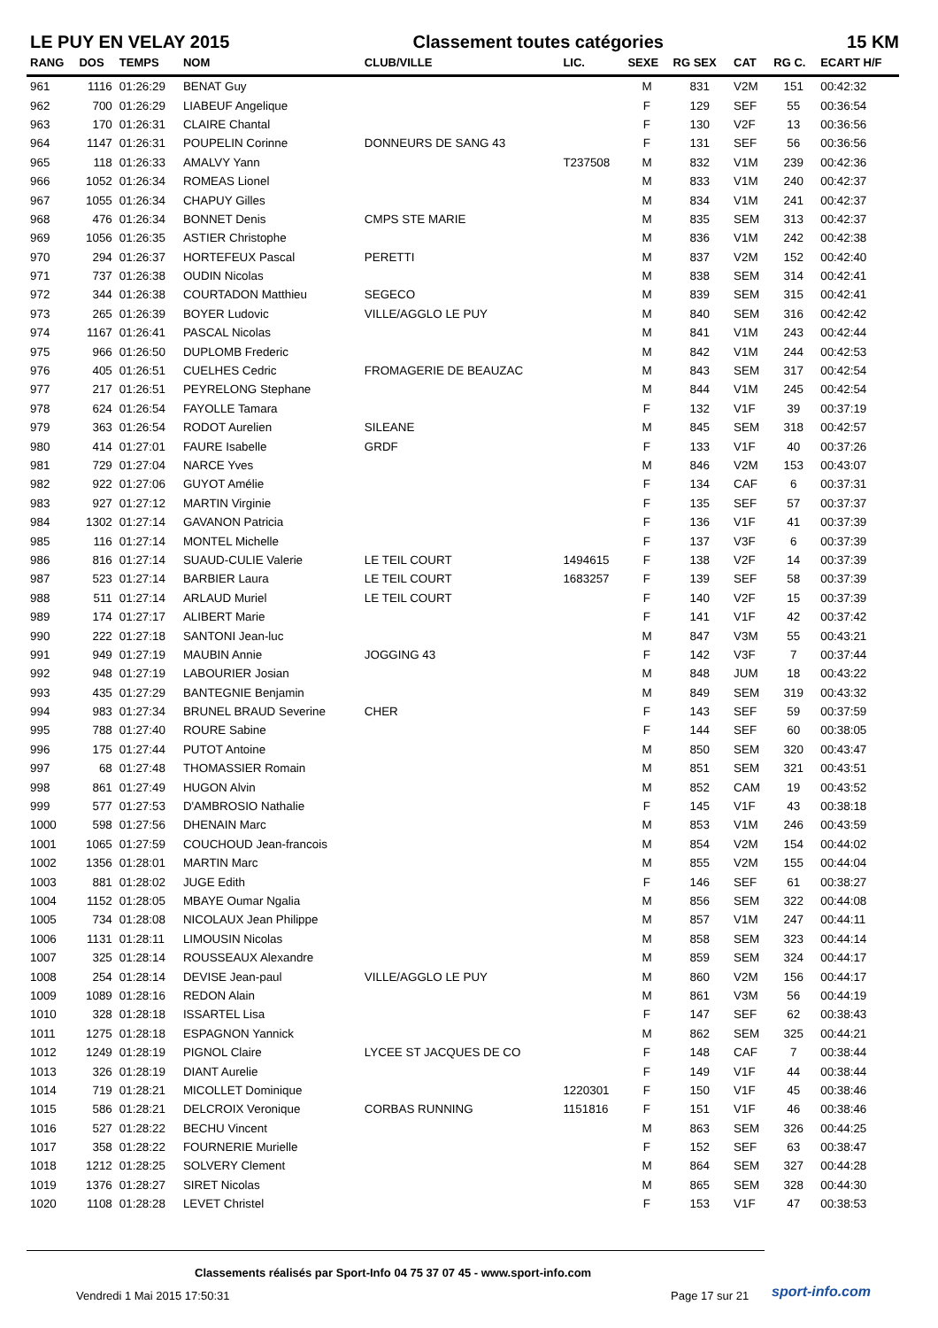LE PUY EN VELAY 2015 Classement toutes catégories 15 KM
| RANG | DOS | TEMPS | NOM | CLUB/VILLE | LIC. | SEXE | RG SEX | CAT | RG C. | ECART H/F |
| --- | --- | --- | --- | --- | --- | --- | --- | --- | --- | --- |
| 961 | 1116 | 01:26:29 | BENAT Guy | | | M | 831 | V2M | 151 | 00:42:32 |
| 962 | 700 | 01:26:29 | LIABEUF Angelique | | | F | 129 | SEF | 55 | 00:36:54 |
| 963 | 170 | 01:26:31 | CLAIRE Chantal | | | F | 130 | V2F | 13 | 00:36:56 |
| 964 | 1147 | 01:26:31 | POUPELIN Corinne | DONNEURS DE SANG 43 | | F | 131 | SEF | 56 | 00:36:56 |
| 965 | 118 | 01:26:33 | AMALVY Yann | | T237508 | M | 832 | V1M | 239 | 00:42:36 |
| 966 | 1052 | 01:26:34 | ROMEAS Lionel | | | M | 833 | V1M | 240 | 00:42:37 |
| 967 | 1055 | 01:26:34 | CHAPUY Gilles | | | M | 834 | V1M | 241 | 00:42:37 |
| 968 | 476 | 01:26:34 | BONNET Denis | CMPS STE MARIE | | M | 835 | SEM | 313 | 00:42:37 |
| 969 | 1056 | 01:26:35 | ASTIER Christophe | | | M | 836 | V1M | 242 | 00:42:38 |
| 970 | 294 | 01:26:37 | HORTEFEUX Pascal | PERETTI | | M | 837 | V2M | 152 | 00:42:40 |
| 971 | 737 | 01:26:38 | OUDIN Nicolas | | | M | 838 | SEM | 314 | 00:42:41 |
| 972 | 344 | 01:26:38 | COURTADON Matthieu | SEGECO | | M | 839 | SEM | 315 | 00:42:41 |
| 973 | 265 | 01:26:39 | BOYER Ludovic | VILLE/AGGLO LE PUY | | M | 840 | SEM | 316 | 00:42:42 |
| 974 | 1167 | 01:26:41 | PASCAL Nicolas | | | M | 841 | V1M | 243 | 00:42:44 |
| 975 | 966 | 01:26:50 | DUPLOMB Frederic | | | M | 842 | V1M | 244 | 00:42:53 |
| 976 | 405 | 01:26:51 | CUELHES Cedric | FROMAGERIE DE BEAUZAC | | M | 843 | SEM | 317 | 00:42:54 |
| 977 | 217 | 01:26:51 | PEYRELONG Stephane | | | M | 844 | V1M | 245 | 00:42:54 |
| 978 | 624 | 01:26:54 | FAYOLLE Tamara | | | F | 132 | V1F | 39 | 00:37:19 |
| 979 | 363 | 01:26:54 | RODOT Aurelien | SILEANE | | M | 845 | SEM | 318 | 00:42:57 |
| 980 | 414 | 01:27:01 | FAURE Isabelle | GRDF | | F | 133 | V1F | 40 | 00:37:26 |
| 981 | 729 | 01:27:04 | NARCE Yves | | | M | 846 | V2M | 153 | 00:43:07 |
| 982 | 922 | 01:27:06 | GUYOT Amélie | | | F | 134 | CAF | 6 | 00:37:31 |
| 983 | 927 | 01:27:12 | MARTIN Virginie | | | F | 135 | SEF | 57 | 00:37:37 |
| 984 | 1302 | 01:27:14 | GAVANON Patricia | | | F | 136 | V1F | 41 | 00:37:39 |
| 985 | 116 | 01:27:14 | MONTEL Michelle | | | F | 137 | V3F | 6 | 00:37:39 |
| 986 | 816 | 01:27:14 | SUAUD-CULIE Valerie | LE TEIL COURT | 1494615 | F | 138 | V2F | 14 | 00:37:39 |
| 987 | 523 | 01:27:14 | BARBIER Laura | LE TEIL COURT | 1683257 | F | 139 | SEF | 58 | 00:37:39 |
| 988 | 511 | 01:27:14 | ARLAUD Muriel | LE TEIL COURT | | F | 140 | V2F | 15 | 00:37:39 |
| 989 | 174 | 01:27:17 | ALIBERT Marie | | | F | 141 | V1F | 42 | 00:37:42 |
| 990 | 222 | 01:27:18 | SANTONI Jean-luc | | | M | 847 | V3M | 55 | 00:43:21 |
| 991 | 949 | 01:27:19 | MAUBIN Annie | JOGGING 43 | | F | 142 | V3F | 7 | 00:37:44 |
| 992 | 948 | 01:27:19 | LABOURIER Josian | | | M | 848 | JUM | 18 | 00:43:22 |
| 993 | 435 | 01:27:29 | BANTEGNIE Benjamin | | | M | 849 | SEM | 319 | 00:43:32 |
| 994 | 983 | 01:27:34 | BRUNEL BRAUD Severine | CHER | | F | 143 | SEF | 59 | 00:37:59 |
| 995 | 788 | 01:27:40 | ROURE Sabine | | | F | 144 | SEF | 60 | 00:38:05 |
| 996 | 175 | 01:27:44 | PUTOT Antoine | | | M | 850 | SEM | 320 | 00:43:47 |
| 997 | 68 | 01:27:48 | THOMASSIER Romain | | | M | 851 | SEM | 321 | 00:43:51 |
| 998 | 861 | 01:27:49 | HUGON Alvin | | | M | 852 | CAM | 19 | 00:43:52 |
| 999 | 577 | 01:27:53 | D'AMBROSIO Nathalie | | | F | 145 | V1F | 43 | 00:38:18 |
| 1000 | 598 | 01:27:56 | DHENAIN Marc | | | M | 853 | V1M | 246 | 00:43:59 |
| 1001 | 1065 | 01:27:59 | COUCHOUD Jean-francois | | | M | 854 | V2M | 154 | 00:44:02 |
| 1002 | 1356 | 01:28:01 | MARTIN Marc | | | M | 855 | V2M | 155 | 00:44:04 |
| 1003 | 881 | 01:28:02 | JUGE Edith | | | F | 146 | SEF | 61 | 00:38:27 |
| 1004 | 1152 | 01:28:05 | MBAYE Oumar Ngalia | | | M | 856 | SEM | 322 | 00:44:08 |
| 1005 | 734 | 01:28:08 | NICOLAUX Jean Philippe | | | M | 857 | V1M | 247 | 00:44:11 |
| 1006 | 1131 | 01:28:11 | LIMOUSIN Nicolas | | | M | 858 | SEM | 323 | 00:44:14 |
| 1007 | 325 | 01:28:14 | ROUSSEAUX Alexandre | | | M | 859 | SEM | 324 | 00:44:17 |
| 1008 | 254 | 01:28:14 | DEVISE Jean-paul | VILLE/AGGLO LE PUY | | M | 860 | V2M | 156 | 00:44:17 |
| 1009 | 1089 | 01:28:16 | REDON Alain | | | M | 861 | V3M | 56 | 00:44:19 |
| 1010 | 328 | 01:28:18 | ISSARTEL Lisa | | | F | 147 | SEF | 62 | 00:38:43 |
| 1011 | 1275 | 01:28:18 | ESPAGNON Yannick | | | M | 862 | SEM | 325 | 00:44:21 |
| 1012 | 1249 | 01:28:19 | PIGNOL Claire | LYCEE ST JACQUES DE CO | | F | 148 | CAF | 7 | 00:38:44 |
| 1013 | 326 | 01:28:19 | DIANT Aurelie | | | F | 149 | V1F | 44 | 00:38:44 |
| 1014 | 719 | 01:28:21 | MICOLLET Dominique | | 1220301 | F | 150 | V1F | 45 | 00:38:46 |
| 1015 | 586 | 01:28:21 | DELCROIX Veronique | CORBAS RUNNING | 1151816 | F | 151 | V1F | 46 | 00:38:46 |
| 1016 | 527 | 01:28:22 | BECHU Vincent | | | M | 863 | SEM | 326 | 00:44:25 |
| 1017 | 358 | 01:28:22 | FOURNERIE Murielle | | | F | 152 | SEF | 63 | 00:38:47 |
| 1018 | 1212 | 01:28:25 | SOLVERY Clement | | | M | 864 | SEM | 327 | 00:44:28 |
| 1019 | 1376 | 01:28:27 | SIRET Nicolas | | | M | 865 | SEM | 328 | 00:44:30 |
| 1020 | 1108 | 01:28:28 | LEVET Christel | | | F | 153 | V1F | 47 | 00:38:53 |
Classements réalisés par Sport-Info 04 75 37 07 45 - www.sport-info.com
Vendredi 1 Mai 2015 17:50:31 Page 17 sur 21 sport-info.com